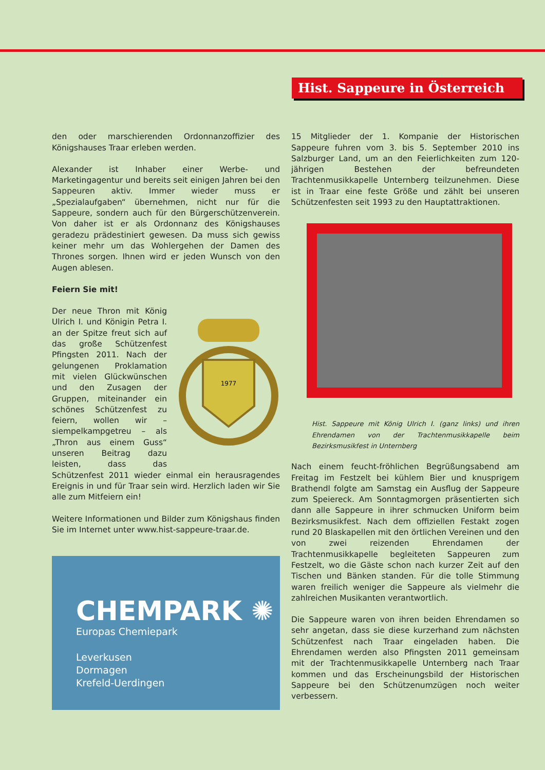Hist. Sappeure in Österreich
den oder marschierenden Ordonnanzoffizier des Königshauses Traar erleben werden.
Alexander ist Inhaber einer Werbe- und Marketingagentur und bereits seit einigen Jahren bei den Sappeuren aktiv. Immer wieder muss er „Spezialaufgaben“ übernehmen, nicht nur für die Sappeure, sondern auch für den Bürgerschützenverein. Von daher ist er als Ordonnanz des Königshauses geradezu prädestiniert gewesen. Da muss sich gewiss keiner mehr um das Wohlergehen der Damen des Thrones sorgen. Ihnen wird er jeden Wunsch von den Augen ablesen.
Feiern Sie mit!
1977
Der neue Thron mit König Ulrich I. und Königin Petra I. an der Spitze freut sich auf das große Schützenfest Pfingsten 2011. Nach der gelungenen Proklamation mit vielen Glückwünschen und den Zusagen der Gruppen, miteinander ein schönes Schützenfest zu feiern, wollen wir – siempelkampgetreu – als „Thron aus einem Guss“ unseren Beitrag dazu leisten, dass das Schützenfest 2011 wieder einmal ein herausragendes Ereignis in und für Traar sein wird. Herzlich laden wir Sie alle zum Mitfeiern ein!
Weitere Informationen und Bilder zum Königshaus finden Sie im Internet unter www.hist-sappeure-traar.de.
CHEMPARK ✺
Europas Chemiepark
Leverkusen
Dormagen
Krefeld-Uerdingen
15 Mitglieder der 1. Kompanie der Historischen Sappeure fuhren vom 3. bis 5. September 2010 ins Salzburger Land, um an den Feierlichkeiten zum 120-jährigen Bestehen der befreundeten Trachtenmusikkapelle Unternberg teilzunehmen. Diese ist in Traar eine feste Größe und zählt bei unseren Schützenfesten seit 1993 zu den Hauptattraktionen.
Hist. Sappeure mit König Ulrich I. (ganz links) und ihren Ehrendamen von der Trachtenmusikkapelle beim Bezirksmusikfest in Unternberg
Nach einem feucht-fröhlichen Begrüßungsabend am Freitag im Festzelt bei kühlem Bier und knusprigem Brathendl folgte am Samstag ein Ausflug der Sappeure zum Speiereck. Am Sonntagmorgen präsentierten sich dann alle Sappeure in ihrer schmucken Uniform beim Bezirksmusikfest. Nach dem offiziellen Festakt zogen rund 20 Blaskapellen mit den örtlichen Vereinen und den von zwei reizenden Ehrendamen der Trachtenmusikkapelle begleiteten Sappeuren zum Festzelt, wo die Gäste schon nach kurzer Zeit auf den Tischen und Bänken standen. Für die tolle Stimmung waren freilich weniger die Sappeure als vielmehr die zahlreichen Musikanten verantwortlich.
Die Sappeure waren von ihren beiden Ehrendamen so sehr angetan, dass sie diese kurzerhand zum nächsten Schützenfest nach Traar eingeladen haben. Die Ehrendamen werden also Pfingsten 2011 gemeinsam mit der Trachtenmusikkapelle Unternberg nach Traar kommen und das Erscheinungsbild der Historischen Sappeure bei den Schützenumzügen noch weiter verbessern.